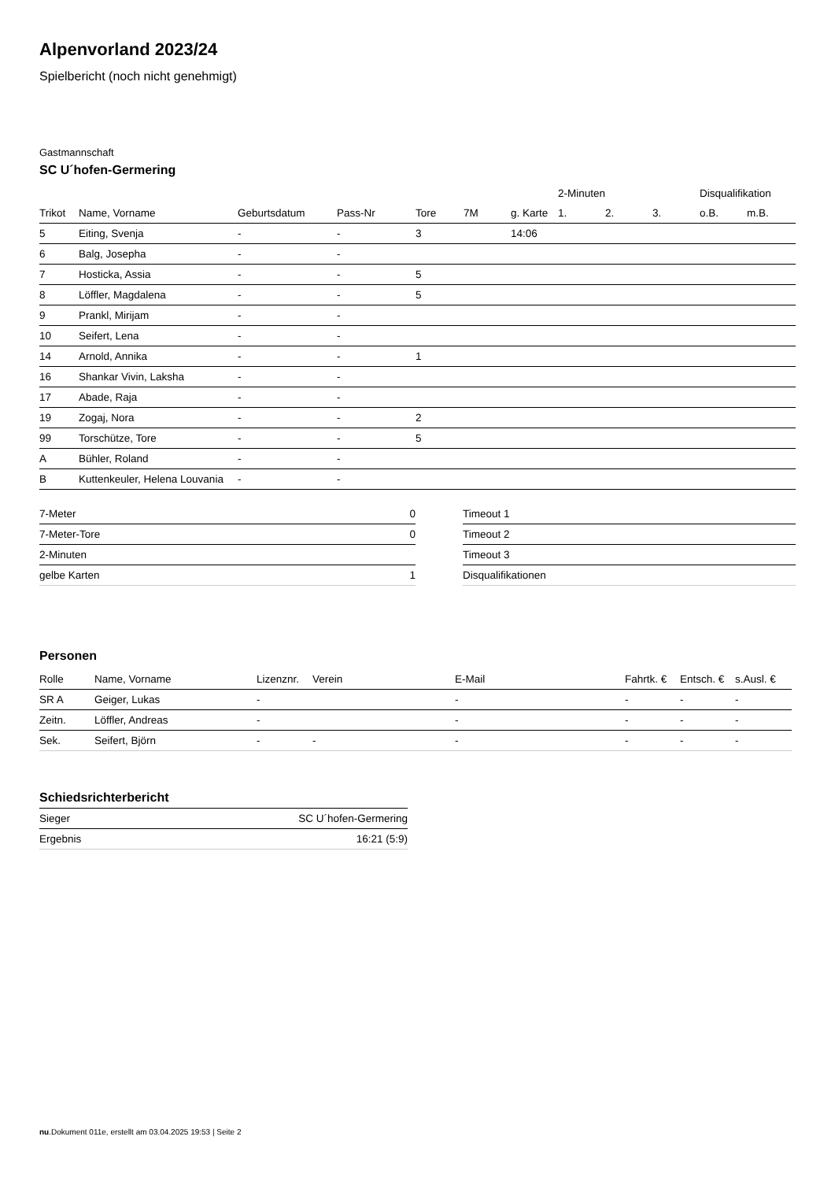Alpenvorland 2023/24
Spielbericht (noch nicht genehmigt)
Gastmannschaft
SC U´hofen-Germering
| | | | | | | | 2-Minuten | | | Disqualifikation | |
| --- | --- | --- | --- | --- | --- | --- | --- | --- | --- | --- | --- |
| Trikot | Name, Vorname | Geburtsdatum | Pass-Nr | Tore | 7M | g. Karte | 1. | 2. | 3. | o.B. | m.B. |
| 5 | Eiting, Svenja | - | - | 3 | | 14:06 | | | | | |
| 6 | Balg, Josepha | - | - | | | | | | | | |
| 7 | Hosticka, Assia | - | - | 5 | | | | | | | |
| 8 | Löffler, Magdalena | - | - | 5 | | | | | | | |
| 9 | Prankl, Mirijam | - | - | | | | | | | | |
| 10 | Seifert, Lena | - | - | | | | | | | | |
| 14 | Arnold, Annika | - | - | 1 | | | | | | | |
| 16 | Shankar Vivin, Laksha | - | - | | | | | | | | |
| 17 | Abade, Raja | - | - | | | | | | | | |
| 19 | Zogaj, Nora | - | - | 2 | | | | | | | |
| 99 | Torschütze, Tore | - | - | 5 | | | | | | | |
| A | Bühler, Roland | - | - | | | | | | | | |
| B | Kuttenkeuler, Helena Louvania | - | - | | | | | | | | |
| 7-Meter | 0 |
| 7-Meter-Tore | 0 |
| 2-Minuten | |
| gelbe Karten | 1 |
| Timeout 1 |
| Timeout 2 |
| Timeout 3 |
| Disqualifikationen |
Personen
| Rolle | Name, Vorname | Lizenznr. | Verein | E-Mail | Fahrtk. € | Entsch. € | s.Ausl. € |
| --- | --- | --- | --- | --- | --- | --- | --- |
| SR A | Geiger, Lukas | - | | - | - | - | - |
| Zeitn. | Löffler, Andreas | - | | - | - | - | - |
| Sek. | Seifert, Björn | - | - | - | - | - | - |
Schiedsrichterbericht
| Sieger | SC U´hofen-Germering |
| Ergebnis | 16:21 (5:9) |
nu.Dokument 011e, erstellt am 03.04.2025 19:53 | Seite 2